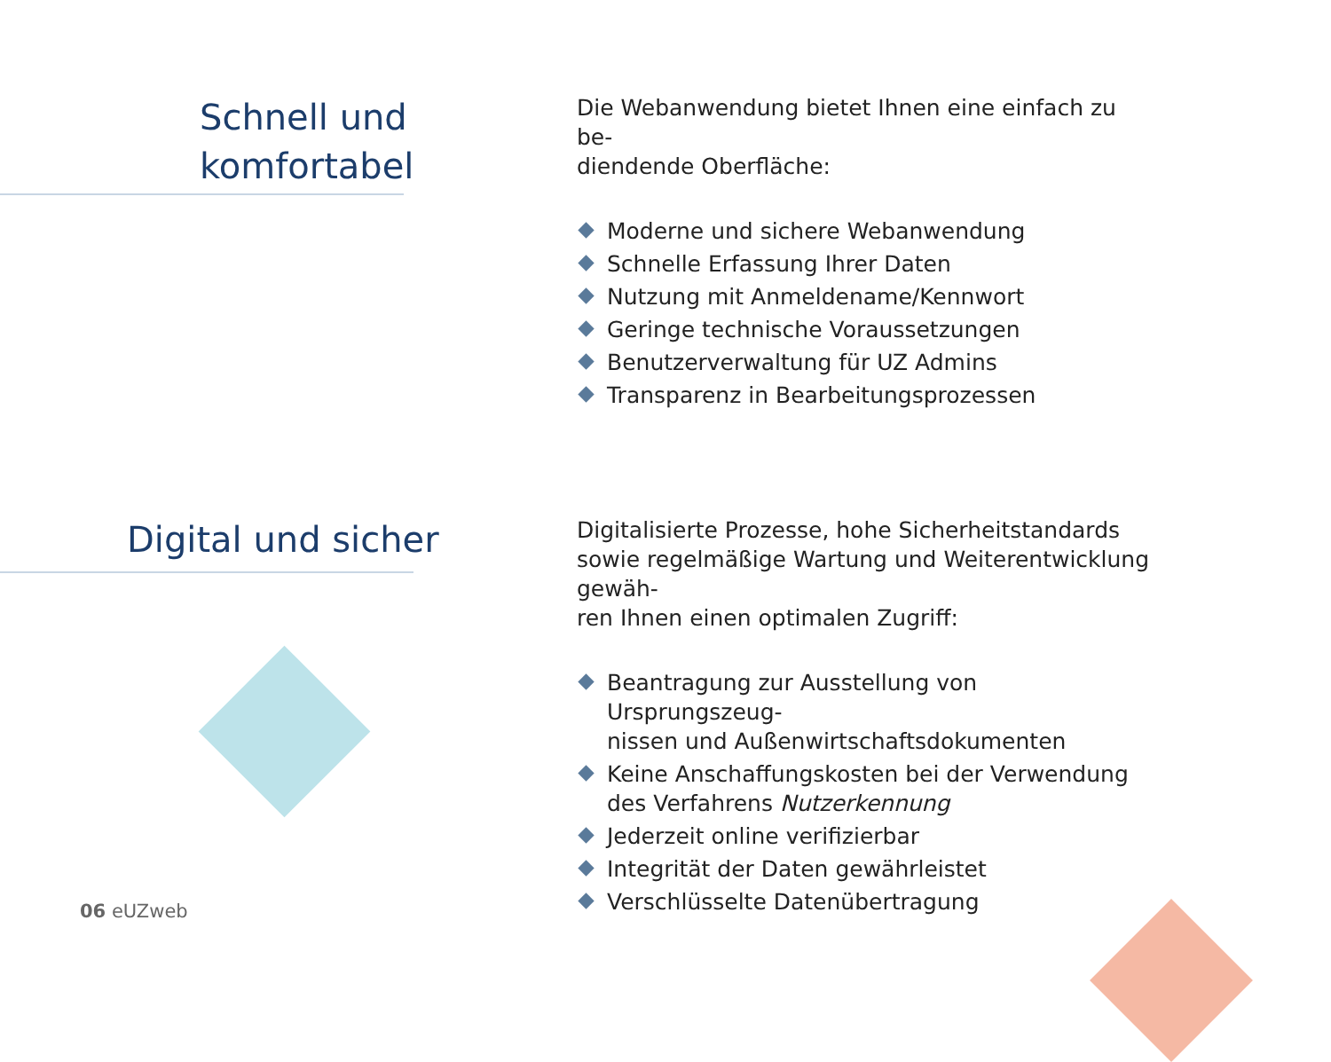Schnell und
komfortabel
Die Webanwendung bietet Ihnen eine einfach zu be-
diendende Oberfläche:
Moderne und sichere Webanwendung
Schnelle Erfassung Ihrer Daten
Nutzung mit Anmeldename/Kennwort
Geringe technische Voraussetzungen
Benutzerverwaltung für UZ Admins
Transparenz in Bearbeitungsprozessen
Digital und sicher
Digitalisierte Prozesse, hohe Sicherheitstandards sowie regelmäßige Wartung und Weiterentwicklung gewäh-
ren Ihnen einen optimalen Zugriff:
Beantragung zur Ausstellung von Ursprungszeug-
nissen und Außenwirtschaftsdokumenten
Keine Anschaffungskosten bei der Verwendung des Verfahrens Nutzerkennung
Jederzeit online verifizierbar
Integrität der Daten gewährleistet
Verschlüsselte Datenübertragung
06 eUZweb